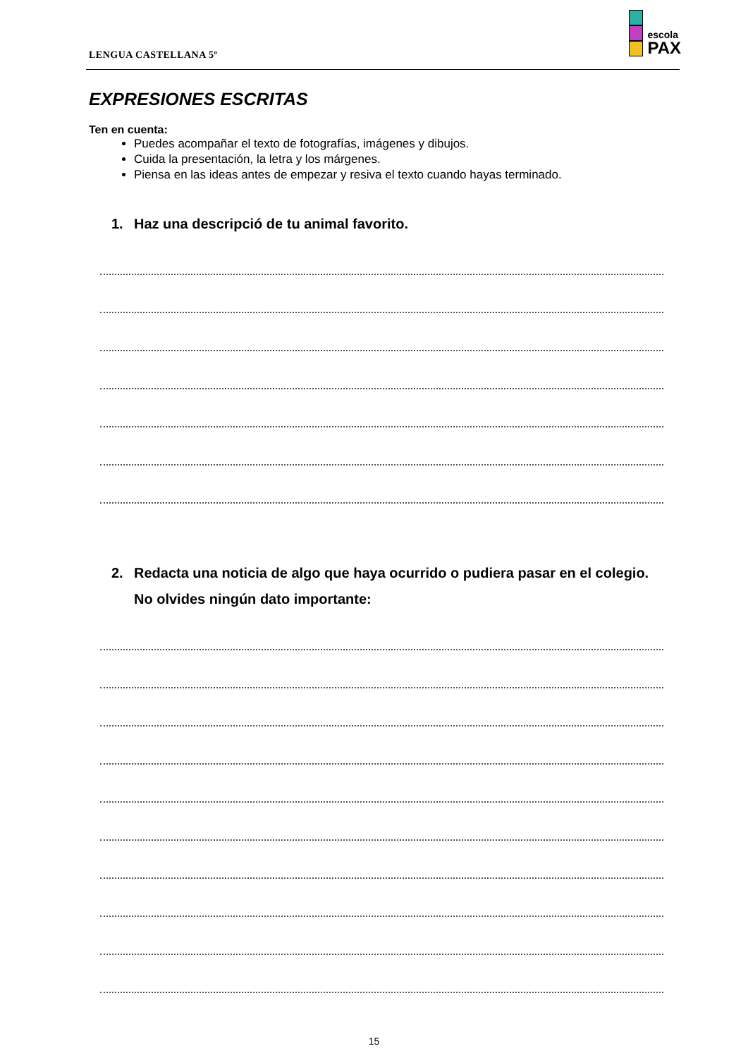LENGUA CASTELLANA 5º
escola
PAX
EXPRESIONES ESCRITAS
Ten en cuenta:
Puedes acompañar el texto de fotografías, imágenes y dibujos.
Cuida la presentación, la letra y los márgenes.
Piensa en las ideas antes de empezar y resiva el texto cuando hayas terminado.
1. Haz una descripció de tu animal favorito.
2. Redacta una noticia de algo que haya ocurrido o pudiera pasar en el colegio. No olvides ningún dato importante:
15